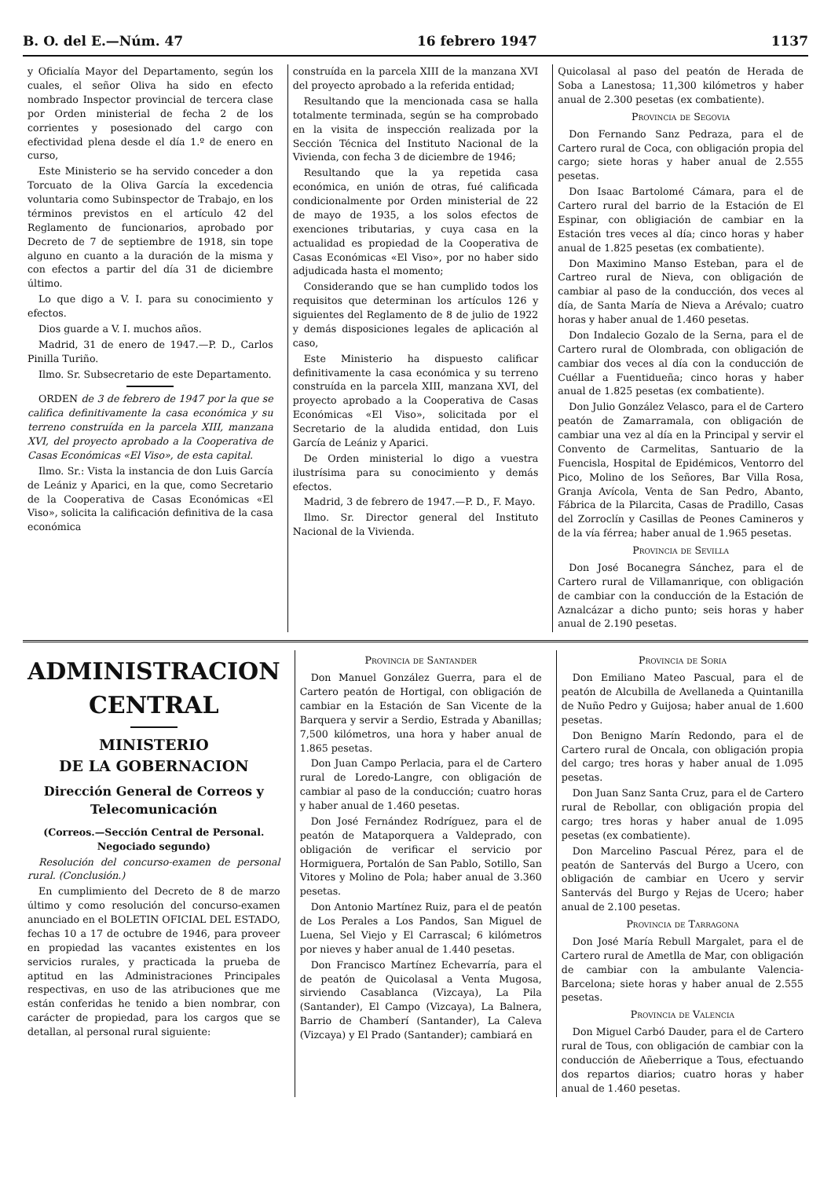B. O. del E.—Núm. 47 16 febrero 1947 1137
y Oficialía Mayor del Departamento, según los cuales, el señor Oliva ha sido en efecto nombrado Inspector provincial de tercera clase por Orden ministerial de fecha 2 de los corrientes y posesionado del cargo con efectividad plena desde el día 1.º de enero en curso,
Este Ministerio se ha servido conceder a don Torcuato de la Oliva García la excedencia voluntaria como Subinspector de Trabajo, en los términos previstos en el artículo 42 del Reglamento de funcionarios, aprobado por Decreto de 7 de septiembre de 1918, sin tope alguno en cuanto a la duración de la misma y con efectos a partir del día 31 de diciembre último.
Lo que digo a V. I. para su conocimiento y efectos.
Dios guarde a V. I. muchos años.
Madrid, 31 de enero de 1947.—P. D., Carlos Pinilla Turiño.
Ilmo. Sr. Subsecretario de este Departamento.
ORDEN de 3 de febrero de 1947 por la que se califica definitivamente la casa económica y su terreno construída en la parcela XIII, manzana XVI, del proyecto aprobado a la Cooperativa de Casas Económicas «El Viso», de esta capital.
Ilmo. Sr.: Vista la instancia de don Luis García de Leániz y Aparici, en la que, como Secretario de la Cooperativa de Casas Económicas «El Viso», solicita la calificación definitiva de la casa económica
construída en la parcela XIII de la manzana XVI del proyecto aprobado a la referida entidad;
Resultando que la mencionada casa se halla totalmente terminada, según se ha comprobado en la visita de inspección realizada por la Sección Técnica del Instituto Nacional de la Vivienda, con fecha 3 de diciembre de 1946;
Resultando que la ya repetida casa económica, en unión de otras, fué calificada condicionalmente por Orden ministerial de 22 de mayo de 1935, a los solos efectos de exenciones tributarias, y cuya casa en la actualidad es propiedad de la Cooperativa de Casas Económicas «El Viso», por no haber sido adjudicada hasta el momento;
Considerando que se han cumplido todos los requisitos que determinan los artículos 126 y siguientes del Reglamento de 8 de julio de 1922 y demás disposiciones legales de aplicación al caso,
Este Ministerio ha dispuesto calificar definitivamente la casa económica y su terreno construída en la parcela XIII, manzana XVI, del proyecto aprobado a la Cooperativa de Casas Económicas «El Viso», solicitada por el Secretario de la aludida entidad, don Luis García de Leániz y Aparici.
De Orden ministerial lo digo a vuestra ilustrísima para su conocimiento y demás efectos.
Madrid, 3 de febrero de 1947.—P. D., F. Mayo.
Ilmo. Sr. Director general del Instituto Nacional de la Vivienda.
Quicolasal al paso del peatón de Herada de Soba a Lanestosa; 11,300 kilómetros y haber anual de 2.300 pesetas (ex combatiente).
Provincia de Segovia
Don Fernando Sanz Pedraza, para el de Cartero rural de Coca, con obligación propia del cargo; siete horas y haber anual de 2.555 pesetas.
Don Isaac Bartolomé Cámara, para el de Cartero rural del barrio de la Estación de El Espinar, con obligiación de cambiar en la Estación tres veces al día; cinco horas y haber anual de 1.825 pesetas (ex combatiente).
Don Maximino Manso Esteban, para el de Cartreo rural de Nieva, con obligación de cambiar al paso de la conducción, dos veces al día, de Santa María de Nieva a Arévalo; cuatro horas y haber anual de 1.460 pesetas.
Don Indalecio Gozalo de la Serna, para el de Cartero rural de Olombrada, con obligación de cambiar dos veces al día con la conducción de Cuéllar a Fuentidueña; cinco horas y haber anual de 1.825 pesetas (ex combatiente).
Don Julio González Velasco, para el de Cartero peatón de Zamarramala, con obligación de cambiar una vez al día en la Principal y servir el Convento de Carmelitas, Santuario de la Fuencisla, Hospital de Epidémicos, Ventorro del Pico, Molino de los Señores, Bar Villa Rosa, Granja Avícola, Venta de San Pedro, Abanto, Fábrica de la Pilarcita, Casas de Pradillo, Casas del Zorroclín y Casillas de Peones Camineros y de la vía férrea; haber anual de 1.965 pesetas.
Provincia de Sevilla
Don José Bocanegra Sánchez, para el de Cartero rural de Villamanrique, con obligación de cambiar con la conducción de la Estación de Aznalcázar a dicho punto; seis horas y haber anual de 2.190 pesetas.
ADMINISTRACION CENTRAL
MINISTERIO
DE LA GOBERNACION
Dirección General de Correos y Telecomunicación
(Correos.—Sección Central de Personal. Negociado segundo)
Resolución del concurso-examen de personal rural. (Conclusión.)
En cumplimiento del Decreto de 8 de marzo último y como resolución del concurso-examen anunciado en el BOLETIN OFICIAL DEL ESTADO, fechas 10 a 17 de octubre de 1946, para proveer en propiedad las vacantes existentes en los servicios rurales, y practicada la prueba de aptitud en las Administraciones Principales respectivas, en uso de las atribuciones que me están conferidas he tenido a bien nombrar, con carácter de propiedad, para los cargos que se detallan, al personal rural siguiente:
Provincia de Santander
Don Manuel González Guerra, para el de Cartero peatón de Hortigal, con obligación de cambiar en la Estación de San Vicente de la Barquera y servir a Serdio, Estrada y Abanillas; 7,500 kilómetros, una hora y haber anual de 1.865 pesetas.
Don Juan Campo Perlacia, para el de Cartero rural de Loredo-Langre, con obligación de cambiar al paso de la conducción; cuatro horas y haber anual de 1.460 pesetas.
Don José Fernández Rodríguez, para el de peatón de Mataporquera a Valdeprado, con obligación de verificar el servicio por Hormiguera, Portalón de San Pablo, Sotillo, San Vitores y Molino de Pola; haber anual de 3.360 pesetas.
Don Antonio Martínez Ruiz, para el de peatón de Los Perales a Los Pandos, San Miguel de Luena, Sel Viejo y El Carrascal; 6 kilómetros por nieves y haber anual de 1.440 pesetas.
Don Francisco Martínez Echevarría, para el de peatón de Quicolasal a Venta Mugosa, sirviendo Casablanca (Vizcaya), La Pila (Santander), El Campo (Vizcaya), La Balnera, Barrio de Chamberí (Santander), La Caleva (Vizcaya) y El Prado (Santander); cambiará en
Provincia de Soria
Don Emiliano Mateo Pascual, para el de peatón de Alcubilla de Avellaneda a Quintanilla de Nuño Pedro y Guijosa; haber anual de 1.600 pesetas.
Don Benigno Marín Redondo, para el de Cartero rural de Oncala, con obligación propia del cargo; tres horas y haber anual de 1.095 pesetas.
Don Juan Sanz Santa Cruz, para el de Cartero rural de Rebollar, con obligación propia del cargo; tres horas y haber anual de 1.095 pesetas (ex combatiente).
Don Marcelino Pascual Pérez, para el de peatón de Santervás del Burgo a Ucero, con obligación de cambiar en Ucero y servir Santervás del Burgo y Rejas de Ucero; haber anual de 2.100 pesetas.
Provincia de Tarragona
Don José María Rebull Margalet, para el de Cartero rural de Ametlla de Mar, con obligación de cambiar con la ambulante Valencia-Barcelona; siete horas y haber anual de 2.555 pesetas.
Provincia de Valencia
Don Miguel Carbó Dauder, para el de Cartero rural de Tous, con obligación de cambiar con la conducción de Añeberrique a Tous, efectuando dos repartos diarios; cuatro horas y haber anual de 1.460 pesetas.